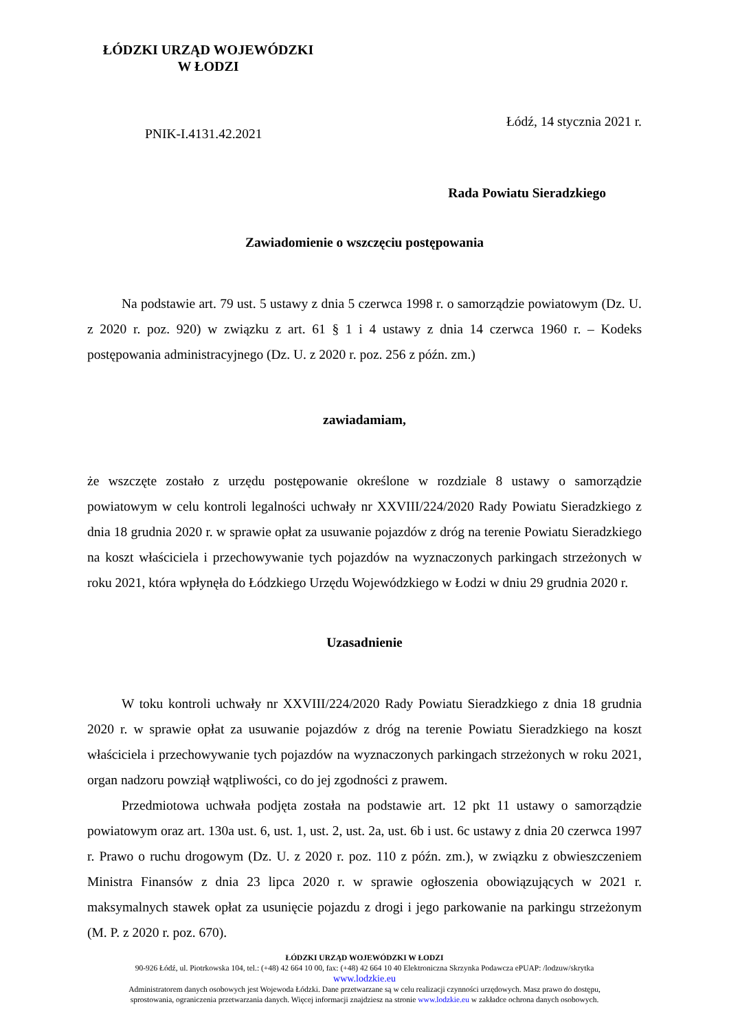ŁÓDZKI URZĄD WOJEWÓDZKI
W ŁODZI
Łódź, 14 stycznia 2021 r.
PNIK-I.4131.42.2021
Rada Powiatu Sieradzkiego
Zawiadomienie o wszczęciu postępowania
Na podstawie art. 79 ust. 5 ustawy z dnia 5 czerwca 1998 r. o samorządzie powiatowym (Dz. U. z 2020 r. poz. 920) w związku z art. 61 § 1 i 4 ustawy z dnia 14 czerwca 1960 r. – Kodeks postępowania administracyjnego (Dz. U. z 2020 r. poz. 256 z późn. zm.)
zawiadamiam,
że wszczęte zostało z urzędu postępowanie określone w rozdziale 8 ustawy o samorządzie powiatowym w celu kontroli legalności uchwały nr XXVIII/224/2020 Rady Powiatu Sieradzkiego z dnia 18 grudnia 2020 r. w sprawie opłat za usuwanie pojazdów z dróg na terenie Powiatu Sieradzkiego na koszt właściciela i przechowywanie tych pojazdów na wyznaczonych parkingach strzeżonych w roku 2021, która wpłynęła do Łódzkiego Urzędu Wojewódzkiego w Łodzi w dniu 29 grudnia 2020 r.
Uzasadnienie
W toku kontroli uchwały nr XXVIII/224/2020 Rady Powiatu Sieradzkiego z dnia 18 grudnia 2020 r. w sprawie opłat za usuwanie pojazdów z dróg na terenie Powiatu Sieradzkiego na koszt właściciela i przechowywanie tych pojazdów na wyznaczonych parkingach strzeżonych w roku 2021, organ nadzoru powziął wątpliwości, co do jej zgodności z prawem.
Przedmiotowa uchwała podjęta została na podstawie art. 12 pkt 11 ustawy o samorządzie powiatowym oraz art. 130a ust. 6, ust. 1, ust. 2, ust. 2a, ust. 6b i ust. 6c ustawy z dnia 20 czerwca 1997 r. Prawo o ruchu drogowym (Dz. U. z 2020 r. poz. 110 z późn. zm.), w związku z obwieszczeniem Ministra Finansów z dnia 23 lipca 2020 r. w sprawie ogłoszenia obowiązujących w 2021 r. maksymalnych stawek opłat za usunięcie pojazdu z drogi i jego parkowanie na parkingu strzeżonym (M. P. z 2020 r. poz. 670).
ŁÓDZKI URZĄD WOJEWÓDZKI W ŁODZI
90-926 Łódź, ul. Piotrkowska 104, tel.: (+48) 42 664 10 00, fax: (+48) 42 664 10 40 Elektroniczna Skrzynka Podawcza ePUAP: /lodzuw/skrytka
www.lodzkie.eu
Administratorem danych osobowych jest Wojewoda Łódzki. Dane przetwarzane są w celu realizacji czynności urzędowych. Masz prawo do dostępu,
sprostowania, ograniczenia przetwarzania danych. Więcej informacji znajdziesz na stronie www.lodzkie.eu w zakładce ochrona danych osobowych.